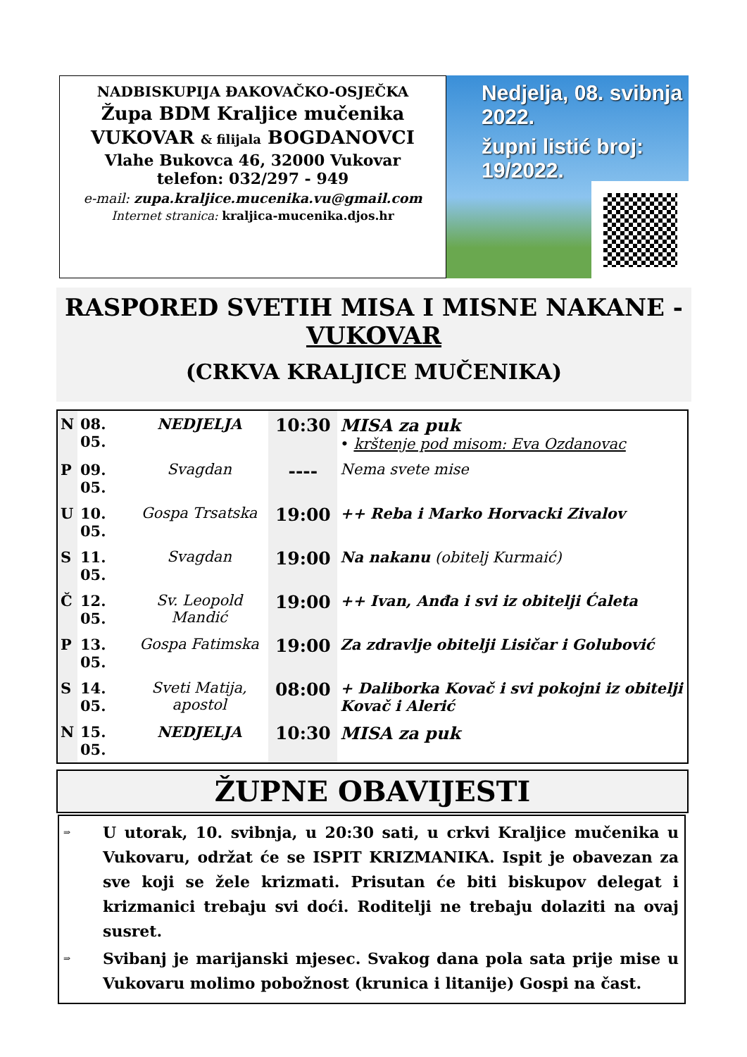NADBISKUPIJA ĐAKOVAČKO-OSJEČKA
Župa BDM Kraljice mučenika
VUKOVAR & filijala BOGDANOVCI
Vlahe Bukovca 46, 32000 Vukovar
telefon: 032/297 - 949
e-mail: zupa.kraljice.mucenika.vu@gmail.com
Internet stranica: kraljica-mucenika.djos.hr
Nedjelja, 08. svibnja 2022.
župni listić broj: 19/2022.
RASPORED SVETIH MISA I MISNE NAKANE -
VUKOVAR
(CRKVA KRALJICE MUČENIKA)
| N | 08. 05. | NEDJELJA | 10:30 | MISA za puk • krštenje pod misom: Eva Ozdanovac |
| P | 09. 05. | Svagdan | ---- | Nema svete mise |
| U | 10. 05. | Gospa Trsatska | 19:00 | ++ Reba i Marko Horvacki Zivalov |
| S | 11. 05. | Svagdan | 19:00 | Na nakanu (obitelj Kurmaić) |
| Č | 12. 05. | Sv. Leopold Mandić | 19:00 | ++ Ivan, Anđa i svi iz obitelji Ćaleta |
| P | 13. 05. | Gospa Fatimska | 19:00 | Za zdravlje obitelji Lisičar i Golubović |
| S | 14. 05. | Sveti Matija, apostol | 08:00 | + Daliborka Kovač i svi pokojni iz obitelji Kovač i Alerić |
| N | 15. 05. | NEDJELJA | 10:30 | MISA za puk |
ŽUPNE OBAVIJESTI
⇒ U utorak, 10. svibnja, u 20:30 sati, u crkvi Kraljice mučenika u Vukovaru, održat će se ISPIT KRIZMANIKA. Ispit je obavezan za sve koji se žele krizmati. Prisutan će biti biskupov delegat i krizmanici trebaju svi doći. Roditelji ne trebaju dolaziti na ovaj susret.
⇒ Svibanj je marijanski mjesec. Svakog dana pola sata prije mise u Vukovaru molimo pobožnost (krunica i litanije) Gospi na čast.